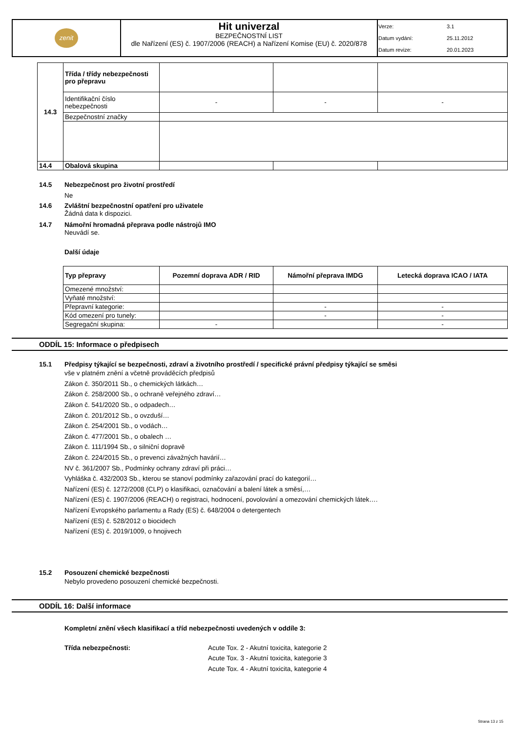| zenit | Hit univerzal BEZPEČNOSTNÍ LIST dle Nařízení (ES) č. 1907/2006 (REACH) a Nařízení Komise (EU) č. 2020/878 | Verze: 3.1 Datum vydání: 25.11.2012 Datum revize: 20.01.2023 |
| 14.3 | Třída / třídy nebezpečnosti pro přepravu | | | |
| | Identifikační číslo nebezpečnosti | - | - | - |
| | Bezpečnostní značky | | | |
| 14.4 | Obalová skupina | | | |
14.5 Nebezpečnost pro životní prostředí
Ne
14.6 Zvláštní bezpečnostní opatření pro uživatele
Žádná data k dispozici.
14.7 Námořní hromadná přeprava podle nástrojů IMO
Neuvádí se.
Další údaje
| Typ přepravy | Pozemní doprava ADR / RID | Námořní přeprava IMDG | Letecká doprava ICAO / IATA |
| --- | --- | --- | --- |
| Omezené množství: | | | |
| Vyňaté množství: | | | |
| Přepravní kategorie: | | - | - |
| Kód omezení pro tunely: | | - | - |
| Segregační skupina: | - | | - |
ODDÍL 15: Informace o předpisech
15.1 Předpisy týkající se bezpečnosti, zdraví a životního prostředí / specifické právní předpisy týkající se směsi
vše v platném znění a včetně prováděcích předpisů
Zákon č. 350/2011 Sb., o chemických látkách…
Zákon č. 258/2000 Sb., o ochraně veřejného zdraví…
Zákon č. 541/2020 Sb., o odpadech…
Zákon č. 201/2012 Sb., o ovzduší…
Zákon č. 254/2001 Sb., o vodách…
Zákon č. 477/2001 Sb., o obalech …
Zákon č. 111/1994 Sb., o silniční dopravě
Zákon č. 224/2015 Sb., o prevenci závažných havárií…
NV č. 361/2007 Sb., Podmínky ochrany zdraví při práci…
Vyhláška č. 432/2003 Sb., kterou se stanoví podmínky zařazování prací do kategorií…
Nařízení (ES) č. 1272/2008 (CLP) o klasifikaci, označování a balení látek a směsí,…
Nařízení (ES) č. 1907/2006 (REACH) o registraci, hodnocení, povolování a omezování chemických látek….
Nařízení Evropského parlamentu a Rady (ES) č. 648/2004 o detergentech
Nařízení (ES) č. 528/2012 o biocidech
Nařízení (ES) č. 2019/1009, o hnojivech
15.2 Posouzení chemické bezpečnosti
Nebylo provedeno posouzení chemické bezpečnosti.
ODDÍL 16: Další informace
Kompletní znění všech klasifikací a tříd nebezpečnosti uvedených v oddíle 3:
Třída nebezpečnosti: Acute Tox. 2 - Akutní toxicita, kategorie 2
Acute Tox. 3 - Akutní toxicita, kategorie 3
Acute Tox. 4 - Akutní toxicita, kategorie 4
Strana 13 z 15